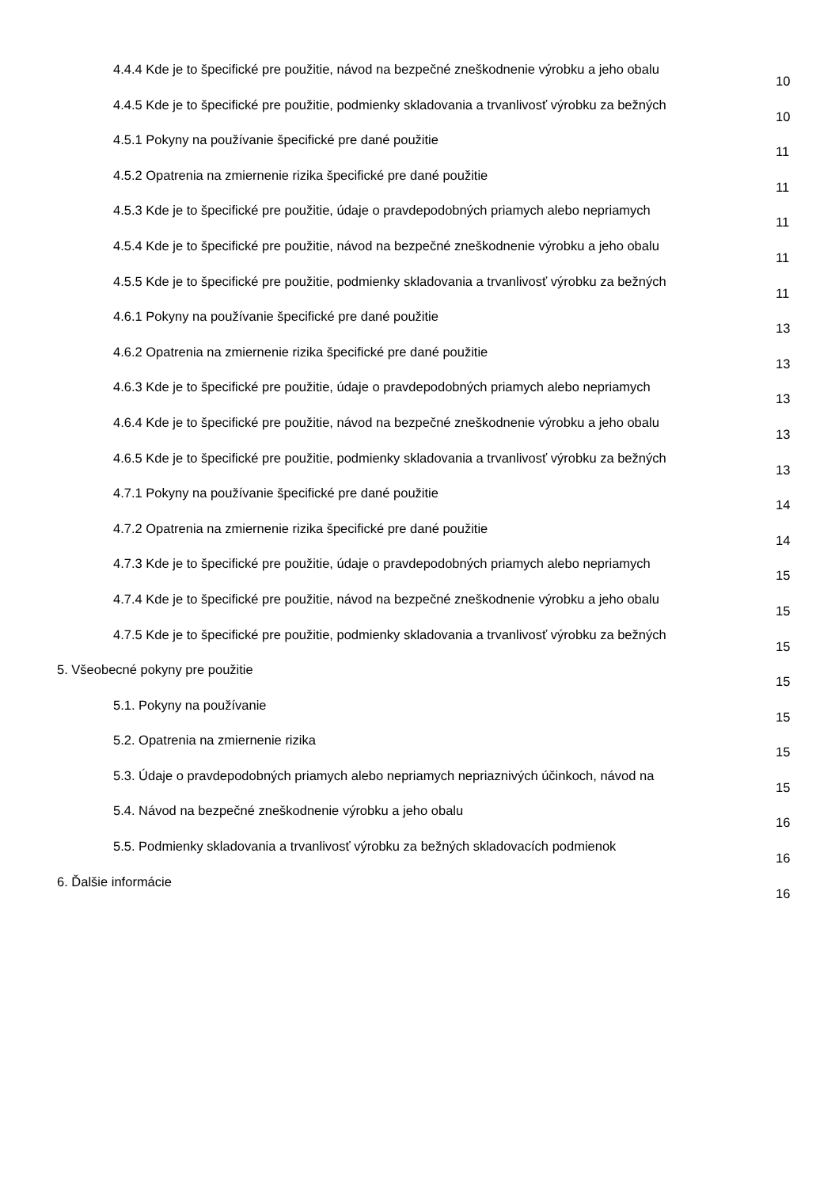4.4.4 Kde je to špecifické pre použitie, návod na bezpečné zneškodnenie výrobku a jeho obalu
10
4.4.5 Kde je to špecifické pre použitie, podmienky skladovania a trvanlivosť výrobku za bežných
10
4.5.1 Pokyny na používanie špecifické pre dané použitie
11
4.5.2 Opatrenia na zmiernenie rizika špecifické pre dané použitie
11
4.5.3 Kde je to špecifické pre použitie, údaje o pravdepodobných priamych alebo nepriamych
11
4.5.4 Kde je to špecifické pre použitie, návod na bezpečné zneškodnenie výrobku a jeho obalu
11
4.5.5 Kde je to špecifické pre použitie, podmienky skladovania a trvanlivosť výrobku za bežných
11
4.6.1 Pokyny na používanie špecifické pre dané použitie
13
4.6.2 Opatrenia na zmiernenie rizika špecifické pre dané použitie
13
4.6.3 Kde je to špecifické pre použitie, údaje o pravdepodobných priamych alebo nepriamych
13
4.6.4 Kde je to špecifické pre použitie, návod na bezpečné zneškodnenie výrobku a jeho obalu
13
4.6.5 Kde je to špecifické pre použitie, podmienky skladovania a trvanlivosť výrobku za bežných
13
4.7.1 Pokyny na používanie špecifické pre dané použitie
14
4.7.2 Opatrenia na zmiernenie rizika špecifické pre dané použitie
14
4.7.3 Kde je to špecifické pre použitie, údaje o pravdepodobných priamych alebo nepriamych
15
4.7.4 Kde je to špecifické pre použitie, návod na bezpečné zneškodnenie výrobku a jeho obalu
15
4.7.5 Kde je to špecifické pre použitie, podmienky skladovania a trvanlivosť výrobku za bežných
15
5. Všeobecné pokyny pre použitie
15
5.1. Pokyny na používanie
15
5.2. Opatrenia na zmiernenie rizika
15
5.3. Údaje o pravdepodobných priamych alebo nepriamych nepriaznivých účinkoch, návod na
15
5.4. Návod na bezpečné zneškodnenie výrobku a jeho obalu
16
5.5. Podmienky skladovania a trvanlivosť výrobku za bežných skladovacích podmienok
16
6. Ďalšie informácie
16